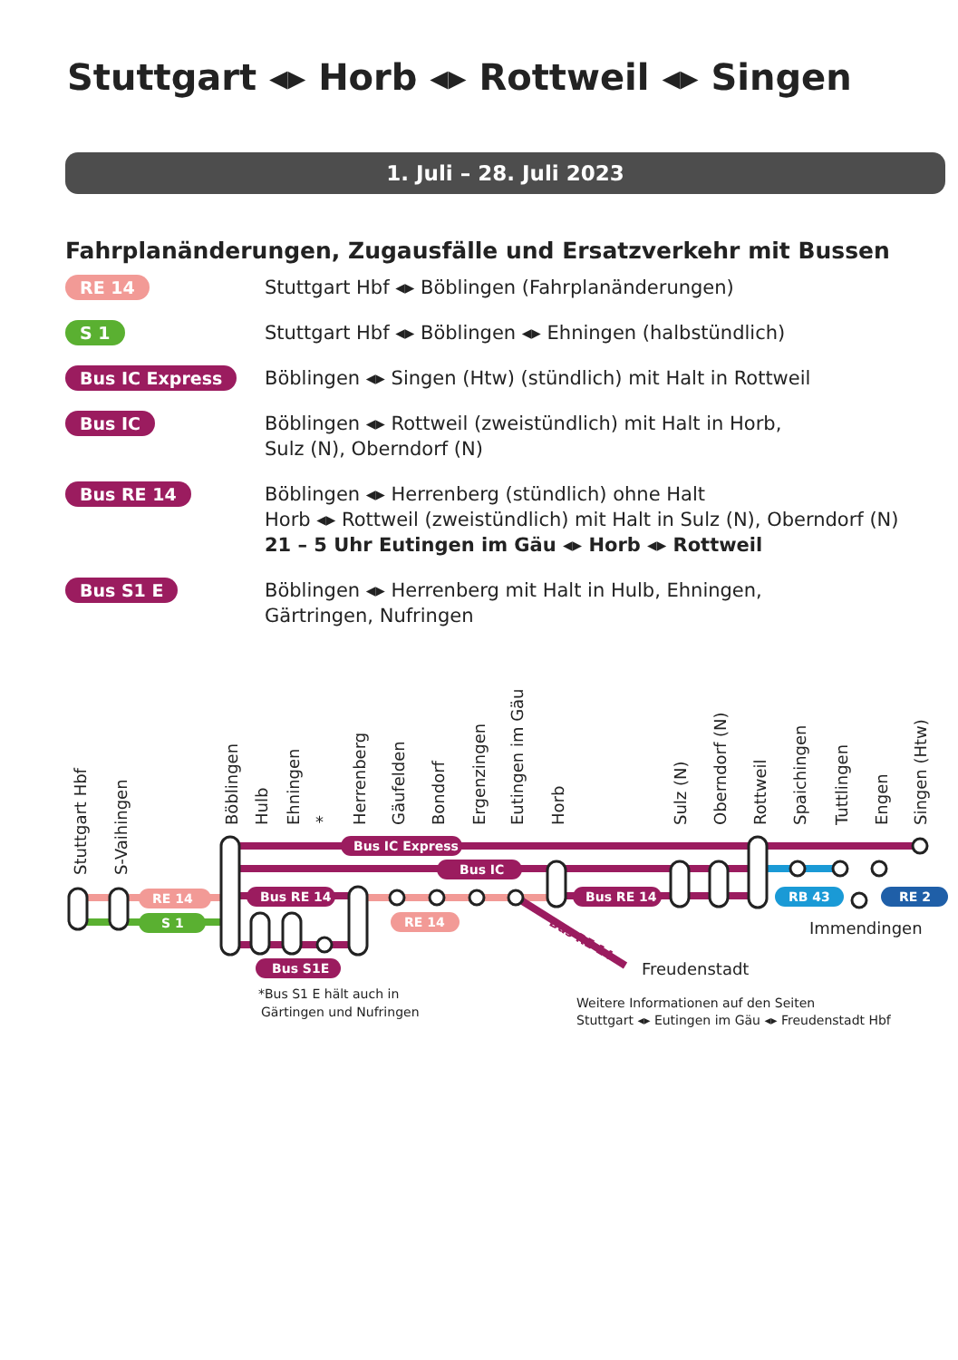Stuttgart ◂▸ Horb ◂▸ Rottweil ◂▸ Singen
1. Juli – 28. Juli 2023
Fahrplanänderungen, Zugausfälle und Ersatzverkehr mit Bussen
RE 14 Stuttgart Hbf ◂▸ Böblingen (Fahrplanänderungen)
S 1 Stuttgart Hbf ◂▸ Böblingen ◂▸ Ehningen (halbstündlich)
Bus IC Express Böblingen ◂▸ Singen (Htw) (stündlich) mit Halt in Rottweil
Bus IC Böblingen ◂▸ Rottweil (zweistündlich) mit Halt in Horb,
Sulz (N), Oberndorf (N)
Bus RE 14 Böblingen ◂▸ Herrenberg (stündlich) ohne Halt
Horb ◂▸ Rottweil (zweistündlich) mit Halt in Sulz (N), Oberndorf (N)
21 – 5 Uhr Eutingen im Gäu ◂▸ Horb ◂▸ Rottweil
Bus S1 E Böblingen ◂▸ Herrenberg mit Halt in Hulb, Ehningen,
Gärtringen, Nufringen
Stuttgart Hbf
S-Vaihingen
Böblingen
Hulb
Ehningen
*
Herrenberg
Gäufelden
Bondorf
Ergenzingen
Eutingen im Gäu
Horb
Sulz (N)
Oberndorf (N)
Rottweil
Spaichingen
Tuttlingen
Engen
Singen (Htw)
Bus IC Express
Bus IC
Bus RE 14
Bus RE 14
RE 14
S 1
RE 14
Bus S1E
RB 43
RE 2
Bus RE 14
Immendingen
Freudenstadt
*Bus S1 E hält auch in
Gärtingen und Nufringen
Weitere Informationen auf den Seiten
Stuttgart ◂▸ Eutingen im Gäu ◂▸ Freudenstadt Hbf